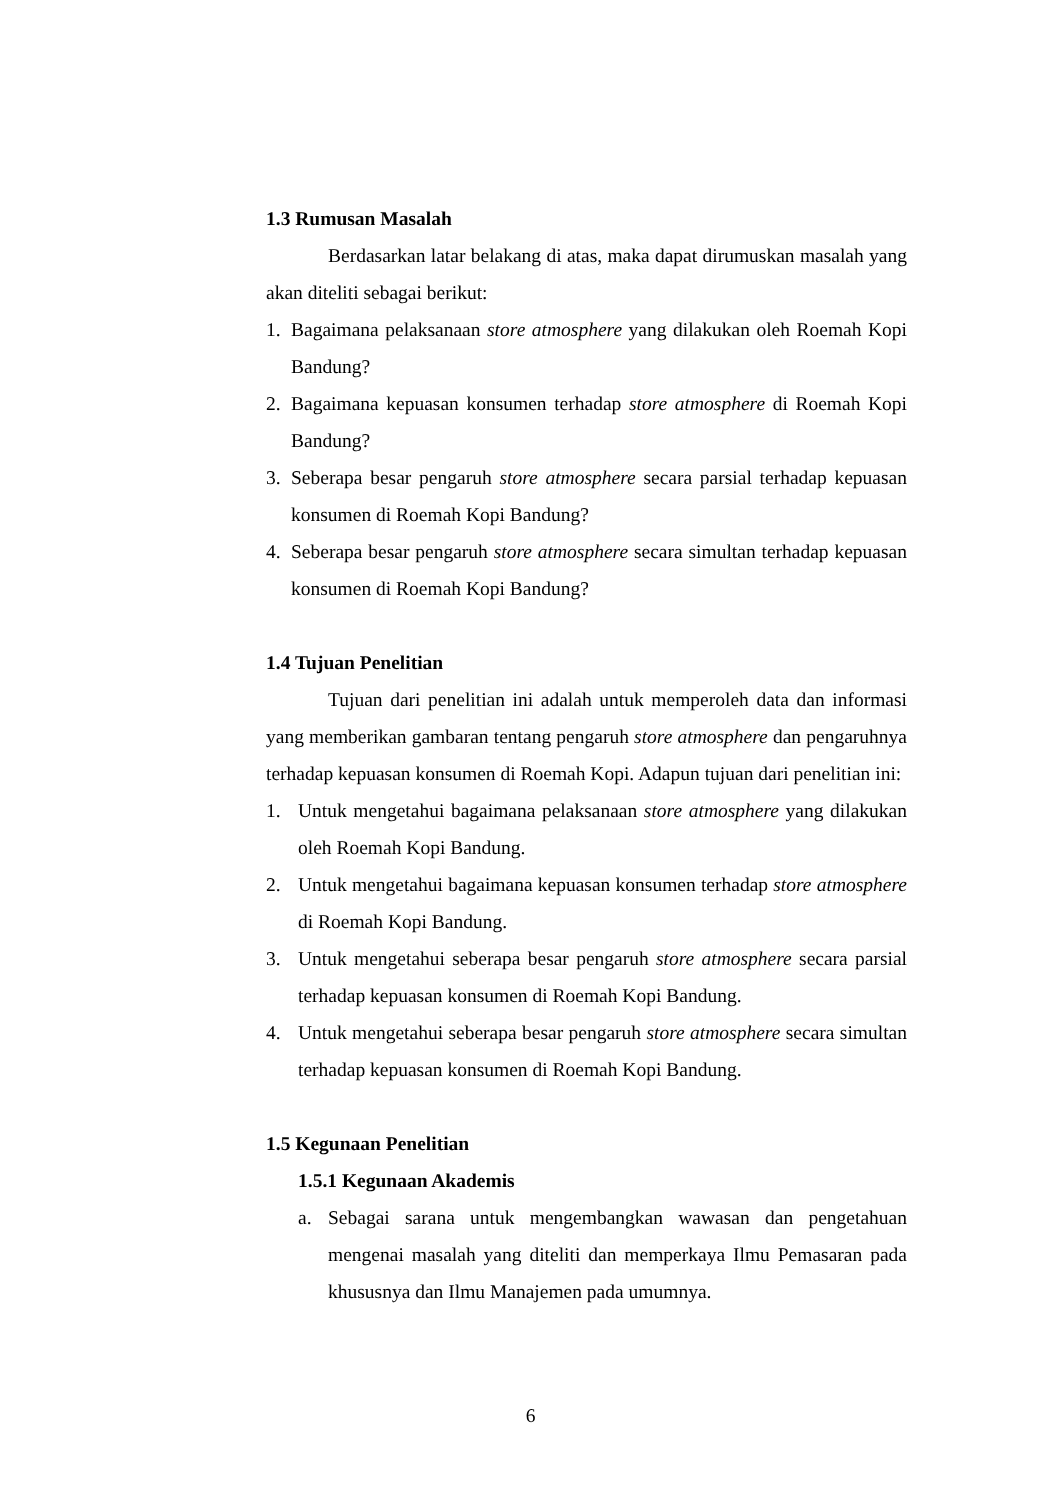1.3 Rumusan Masalah
Berdasarkan latar belakang di atas, maka dapat dirumuskan masalah yang akan diteliti sebagai berikut:
1. Bagaimana pelaksanaan store atmosphere yang dilakukan oleh Roemah Kopi Bandung?
2. Bagaimana kepuasan konsumen terhadap store atmosphere di Roemah Kopi Bandung?
3. Seberapa besar pengaruh store atmosphere secara parsial terhadap kepuasan konsumen di Roemah Kopi Bandung?
4. Seberapa besar pengaruh store atmosphere secara simultan terhadap kepuasan konsumen di Roemah Kopi Bandung?
1.4 Tujuan Penelitian
Tujuan dari penelitian ini adalah untuk memperoleh data dan informasi yang memberikan gambaran tentang pengaruh store atmosphere dan pengaruhnya terhadap kepuasan konsumen di Roemah Kopi. Adapun tujuan dari penelitian ini:
1. Untuk mengetahui bagaimana pelaksanaan store atmosphere yang dilakukan oleh Roemah Kopi Bandung.
2. Untuk mengetahui bagaimana kepuasan konsumen terhadap store atmosphere di Roemah Kopi Bandung.
3. Untuk mengetahui seberapa besar pengaruh store atmosphere secara parsial terhadap kepuasan konsumen di Roemah Kopi Bandung.
4. Untuk mengetahui seberapa besar pengaruh store atmosphere secara simultan terhadap kepuasan konsumen di Roemah Kopi Bandung.
1.5 Kegunaan Penelitian
1.5.1 Kegunaan Akademis
a. Sebagai sarana untuk mengembangkan wawasan dan pengetahuan mengenai masalah yang diteliti dan memperkaya Ilmu Pemasaran pada khususnya dan Ilmu Manajemen pada umumnya.
6